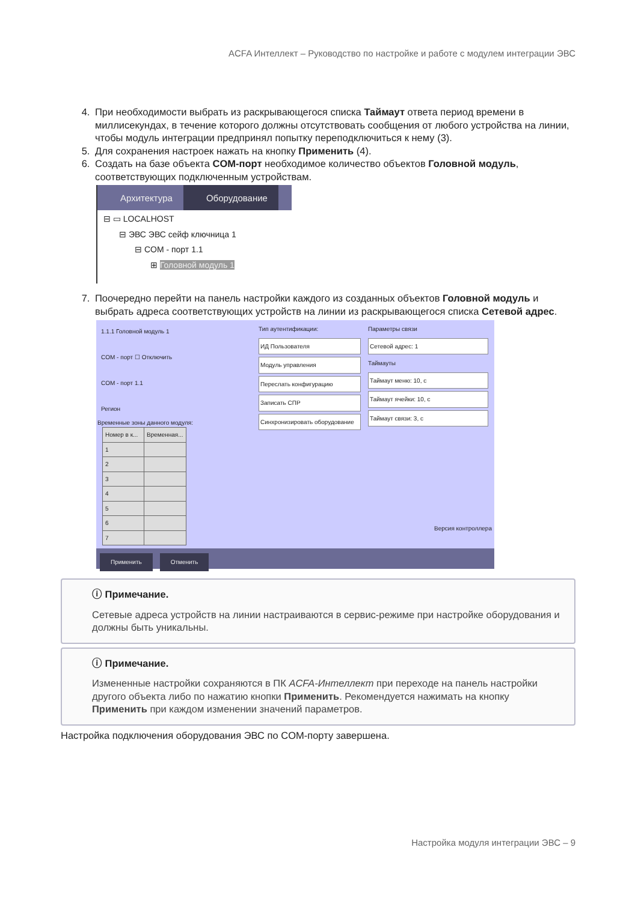ACFA Интеллект – Руководство по настройке и работе с модулем интеграции ЭВС
4. При необходимости выбрать из раскрывающегося списка Таймаут ответа период времени в миллисекундах, в течение которого должны отсутствовать сообщения от любого устройства на линии, чтобы модуль интеграции предпринял попытку переподключиться к нему (3).
5. Для сохранения настроек нажать на кнопку Применить (4).
6. Создать на базе объекта COM-порт необходимое количество объектов Головной модуль, соответствующих подключенным устройствам.
Архитектура Оборудование
⊟ ▭ LOCALHOST
⊟ ЭВС ЭВС сейф ключница 1
⊟ COM - порт 1.1
⊞ Головной модуль 1
7. Поочередно перейти на панель настройки каждого из созданных объектов Головной модуль и выбрать адреса соответствующих устройств на линии из раскрывающегося списка Сетевой адрес.
1.1.1 Головной модуль 1
COM - порт ☐ Отключить
COM - порт 1.1
Регион
Тип аутентификации:
ИД Пользователя
Модуль управления
Переслать конфигурацию
Записать СПР
Синхронизировать оборудование
Параметры связи
Сетевой адрес: 1
Таймауты
Таймаут меню: 10, с
Таймаут ячейки: 10, с
Таймаут связи: 3, с
Временные зоны данного модуля:
| Номер в к... | Временная... |
| --- | --- |
| 1 | |
| 2 | |
| 3 | |
| 4 | |
| 5 | |
| 6 | |
| 7 | |
Версия контроллера
Применить Отменить
ⓘ Примечание.
Сетевые адреса устройств на линии настраиваются в сервис-режиме при настройке оборудования и должны быть уникальны.
ⓘ Примечание.
Измененные настройки сохраняются в ПК ACFA-Интеллект при переходе на панель настройки другого объекта либо по нажатию кнопки Применить. Рекомендуется нажимать на кнопку Применить при каждом изменении значений параметров.
Настройка подключения оборудования ЭВС по COM-порту завершена.
Настройка модуля интеграции ЭВС – 9